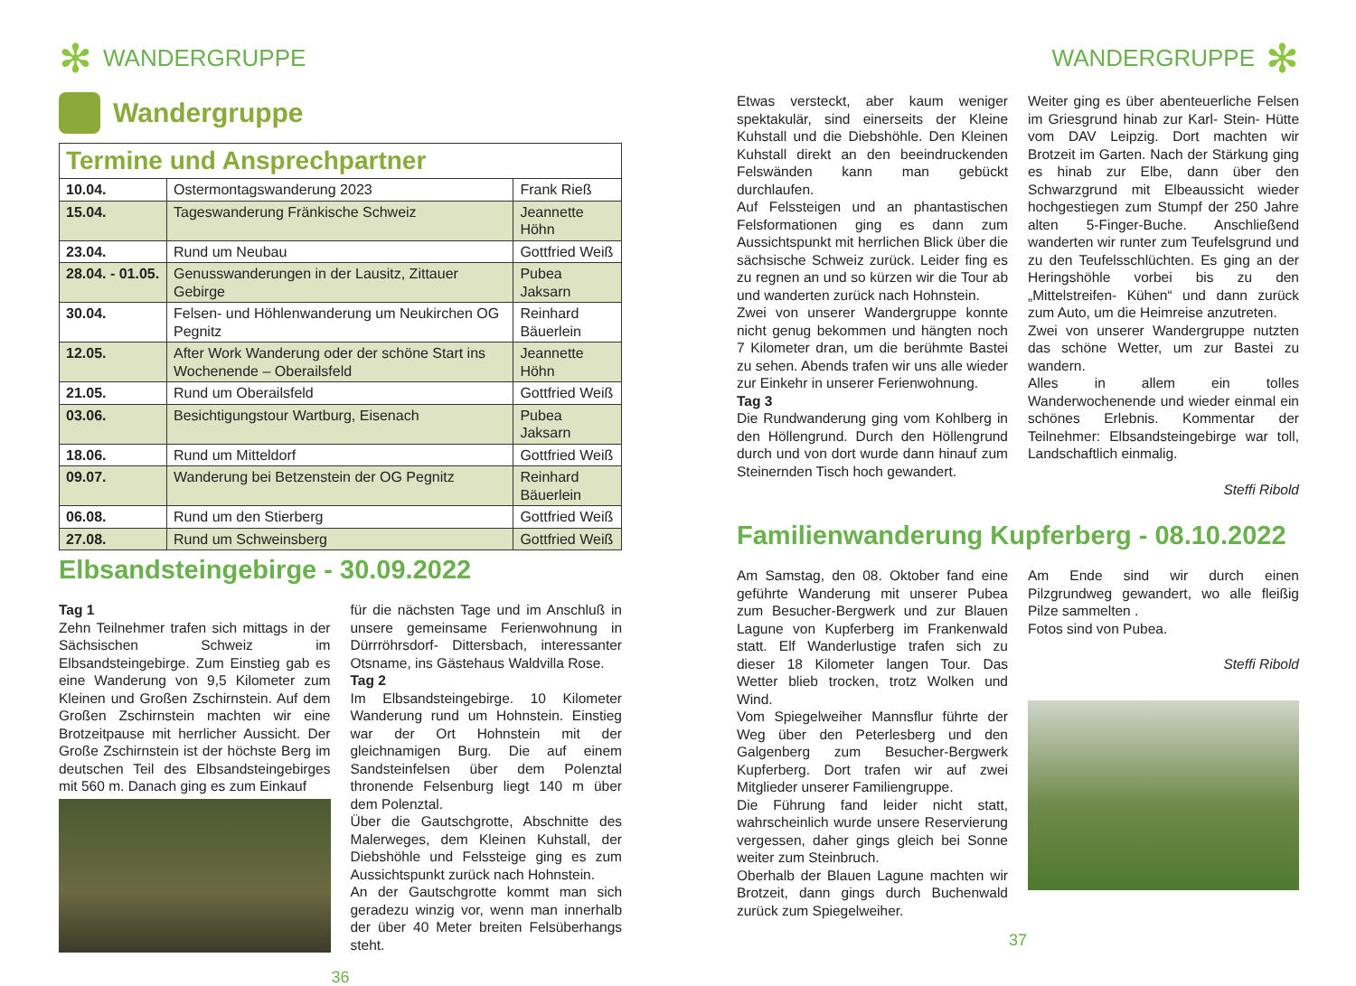✻ WANDERGRUPPE
Wandergruppe
| Termine und Ansprechpartner | | |
| --- | --- | --- |
| 10.04. | Ostermontagswanderung 2023 | Frank Rieß |
| 15.04. | Tageswanderung Fränkische Schweiz | Jeannette Höhn |
| 23.04. | Rund um Neubau | Gottfried Weiß |
| 28.04. - 01.05. | Genusswanderungen in der Lausitz, Zittauer Gebirge | Pubea Jaksarn |
| 30.04. | Felsen- und Höhlenwanderung um Neukirchen OG Pegnitz | Reinhard Bäuerlein |
| 12.05. | After Work Wanderung oder der schöne Start ins Wochenende – Oberailsfeld | Jeannette Höhn |
| 21.05. | Rund um Oberailsfeld | Gottfried Weiß |
| 03.06. | Besichtigungstour Wartburg, Eisenach | Pubea Jaksarn |
| 18.06. | Rund um Mitteldorf | Gottfried Weiß |
| 09.07. | Wanderung bei Betzenstein der OG Pegnitz | Reinhard Bäuerlein |
| 06.08. | Rund um den Stierberg | Gottfried Weiß |
| 27.08. | Rund um Schweinsberg | Gottfried Weiß |
Elbsandsteingebirge - 30.09.2022
Tag 1
Zehn Teilnehmer trafen sich mittags in der Sächsischen Schweiz im Elbsandsteingebirge. Zum Einstieg gab es eine Wanderung von 9,5 Kilometer zum Kleinen und Großen Zschirnstein. Auf dem Großen Zschirnstein machten wir eine Brotzeitpause mit herrlicher Aussicht. Der Große Zschirnstein ist der höchste Berg im deutschen Teil des Elbsandsteingebirges mit 560 m. Danach ging es zum Einkauf
für die nächsten Tage und im Anschluß in unsere gemeinsame Ferienwohnung in Dürrröhrsdorf- Dittersbach, interessanter Otsname, ins Gästehaus Waldvilla Rose.
Tag 2
Im Elbsandsteingebirge. 10 Kilometer Wanderung rund um Hohnstein. Einstieg war der Ort Hohnstein mit der gleichnamigen Burg. Die auf einem Sandsteinfelsen über dem Polenztal thronende Felsenburg liegt 140 m über dem Polenztal.
Über die Gautschgrotte, Abschnitte des Malerweges, dem Kleinen Kuhstall, der Diebshöhle und Felssteige ging es zum Aussichtspunkt zurück nach Hohnstein.
An der Gautschgrotte kommt man sich geradezu winzig vor, wenn man innerhalb der über 40 Meter breiten Felsüberhangs steht.
36
WANDERGRUPPE ✻
Etwas versteckt, aber kaum weniger spektakulär, sind einerseits der Kleine Kuhstall und die Diebshöhle. Den Kleinen Kuhstall direkt an den beeindruckenden Felswänden kann man gebückt durchlaufen.
Auf Felssteigen und an phantastischen Felsformationen ging es dann zum Aussichtspunkt mit herrlichen Blick über die sächsische Schweiz zurück. Leider fing es zu regnen an und so kürzen wir die Tour ab und wanderten zurück nach Hohnstein.
Zwei von unserer Wandergruppe konnte nicht genug bekommen und hängten noch 7 Kilometer dran, um die berühmte Bastei zu sehen. Abends trafen wir uns alle wieder zur Einkehr in unserer Ferienwohnung.
Tag 3
Die Rundwanderung ging vom Kohlberg in den Höllengrund. Durch den Höllengrund durch und von dort wurde dann hinauf zum Steinernden Tisch hoch gewandert.
Weiter ging es über abenteuerliche Felsen im Griesgrund hinab zur Karl- Stein- Hütte vom DAV Leipzig. Dort machten wir Brotzeit im Garten. Nach der Stärkung ging es hinab zur Elbe, dann über den Schwarzgrund mit Elbeaussicht wieder hochgestiegen zum Stumpf der 250 Jahre alten 5-Finger-Buche. Anschließend wanderten wir runter zum Teufelsgrund und zu den Teufelsschlüchten. Es ging an der Heringshöhle vorbei bis zu den „Mittelstreifen- Kühen“ und dann zurück zum Auto, um die Heimreise anzutreten.
Zwei von unserer Wandergruppe nutzten das schöne Wetter, um zur Bastei zu wandern.
Alles in allem ein tolles Wanderwochenende und wieder einmal ein schönes Erlebnis. Kommentar der Teilnehmer: Elbsandsteingebirge war toll, Landschaftlich einmalig.
Steffi Ribold
Familienwanderung Kupferberg - 08.10.2022
Am Samstag, den 08. Oktober fand eine geführte Wanderung mit unserer Pubea zum Besucher-Bergwerk und zur Blauen Lagune von Kupferberg im Frankenwald statt. Elf Wanderlustige trafen sich zu dieser 18 Kilometer langen Tour. Das Wetter blieb trocken, trotz Wolken und Wind.
Vom Spiegelweiher Mannsflur führte der Weg über den Peterlesberg und den Galgenberg zum Besucher-Bergwerk Kupferberg. Dort trafen wir auf zwei Mitglieder unserer Familiengruppe.
Die Führung fand leider nicht statt, wahrscheinlich wurde unsere Reservierung vergessen, daher gings gleich bei Sonne weiter zum Steinbruch.
Oberhalb der Blauen Lagune machten wir Brotzeit, dann gings durch Buchenwald zurück zum Spiegelweiher.
Am Ende sind wir durch einen Pilzgrundweg gewandert, wo alle fleißig Pilze sammelten .
Fotos sind von Pubea.
Steffi Ribold
37